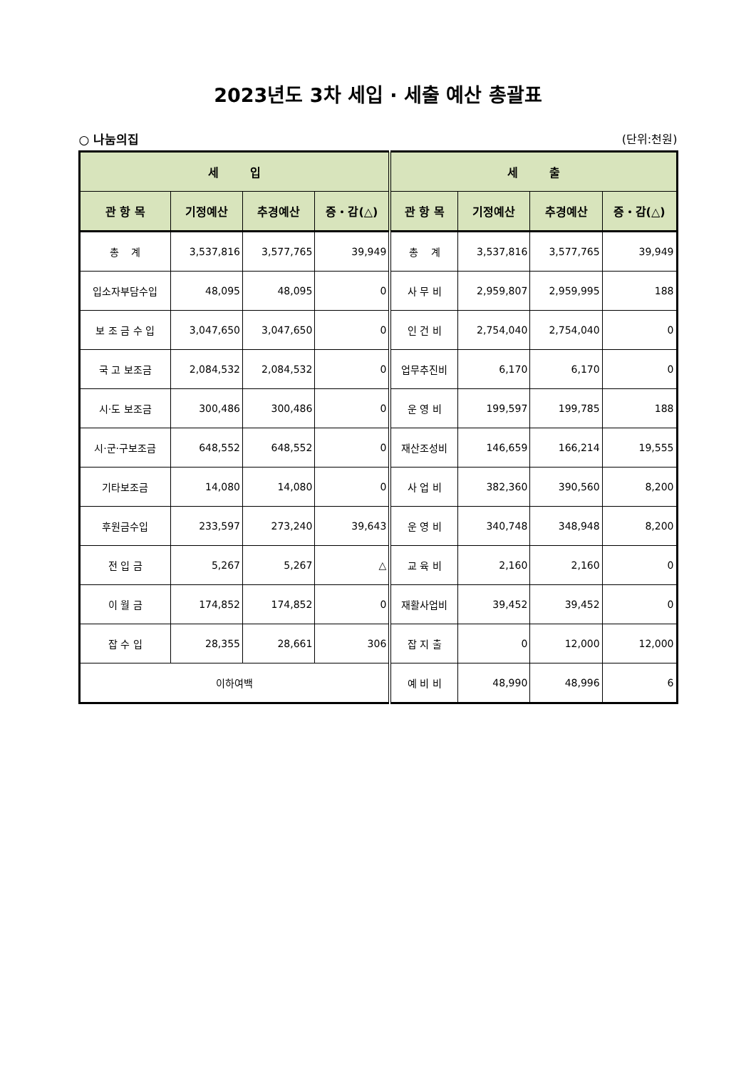2023년도 3차 세입 · 세출 예산 총괄표
○ 나눔의집 (단위:천원)
| 세 입 | | | | 세 출 | | | |
| --- | --- | --- | --- | --- | --- | --- | --- |
| 관 항 목 | 기정예산 | 추경예산 | 증・감(△) | 관 항 목 | 기정예산 | 추경예산 | 증・감(△) |
| 총 계 | 3,537,816 | 3,577,765 | 39,949 | 총 계 | 3,537,816 | 3,577,765 | 39,949 |
| 입소자부담수입 | 48,095 | 48,095 | 0 | 사 무 비 | 2,959,807 | 2,959,995 | 188 |
| 보 조 금 수 입 | 3,047,650 | 3,047,650 | 0 | 인 건 비 | 2,754,040 | 2,754,040 | 0 |
| 국 고 보조금 | 2,084,532 | 2,084,532 | 0 | 업무추진비 | 6,170 | 6,170 | 0 |
| 시·도 보조금 | 300,486 | 300,486 | 0 | 운 영 비 | 199,597 | 199,785 | 188 |
| 시·군·구보조금 | 648,552 | 648,552 | 0 | 재산조성비 | 146,659 | 166,214 | 19,555 |
| 기타보조금 | 14,080 | 14,080 | 0 | 사 업 비 | 382,360 | 390,560 | 8,200 |
| 후원금수입 | 233,597 | 273,240 | 39,643 | 운 영 비 | 340,748 | 348,948 | 8,200 |
| 전 입 금 | 5,267 | 5,267 | △ | 교 육 비 | 2,160 | 2,160 | 0 |
| 이 월 금 | 174,852 | 174,852 | 0 | 재활사업비 | 39,452 | 39,452 | 0 |
| 잡 수 입 | 28,355 | 28,661 | 306 | 잡 지 출 | 0 | 12,000 | 12,000 |
| 이하여백 | | | | 예 비 비 | 48,990 | 48,996 | 6 |